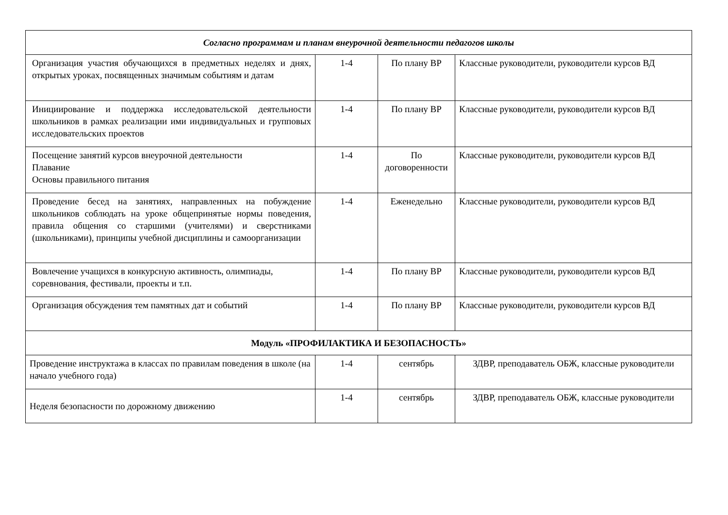| Согласно программам и планам внеурочной деятельности педагогов школы | | | |
| Организация участия обучающихся в предметных неделях и днях, открытых уроках, посвященных значимым событиям и датам | 1-4 | По плану ВР | Классные руководители, руководители курсов ВД |
| Инициирование и поддержка исследовательской деятельности школьников в рамках реализации ими индивидуальных и групповых исследовательских проектов | 1-4 | По плану ВР | Классные руководители, руководители курсов ВД |
| Посещение занятий курсов внеурочной деятельности Плавание Основы правильного питания | 1-4 | По договоренности | Классные руководители, руководители курсов ВД |
| Проведение бесед на занятиях, направленных на побуждение школьников соблюдать на уроке общепринятые нормы поведения, правила общения со старшими (учителями) и сверстниками (школьниками), принципы учебной дисциплины и самоорганизации | 1-4 | Еженедельно | Классные руководители, руководители курсов ВД |
| Вовлечение учащихся в конкурсную активность, олимпиады, соревнования, фестивали, проекты и т.п. | 1-4 | По плану ВР | Классные руководители, руководители курсов ВД |
| Организация обсуждения тем памятных дат и событий | 1-4 | По плану ВР | Классные руководители, руководители курсов ВД |
| Модуль «ПРОФИЛАКТИКА И БЕЗОПАСНОСТЬ» | | | |
| Проведение инструктажа в классах по правилам поведения в школе (на начало учебного года) | 1-4 | сентябрь | ЗДВР, преподаватель ОБЖ, классные руководители |
| Неделя безопасности по дорожному движению | 1-4 | сентябрь | ЗДВР, преподаватель ОБЖ, классные руководители |